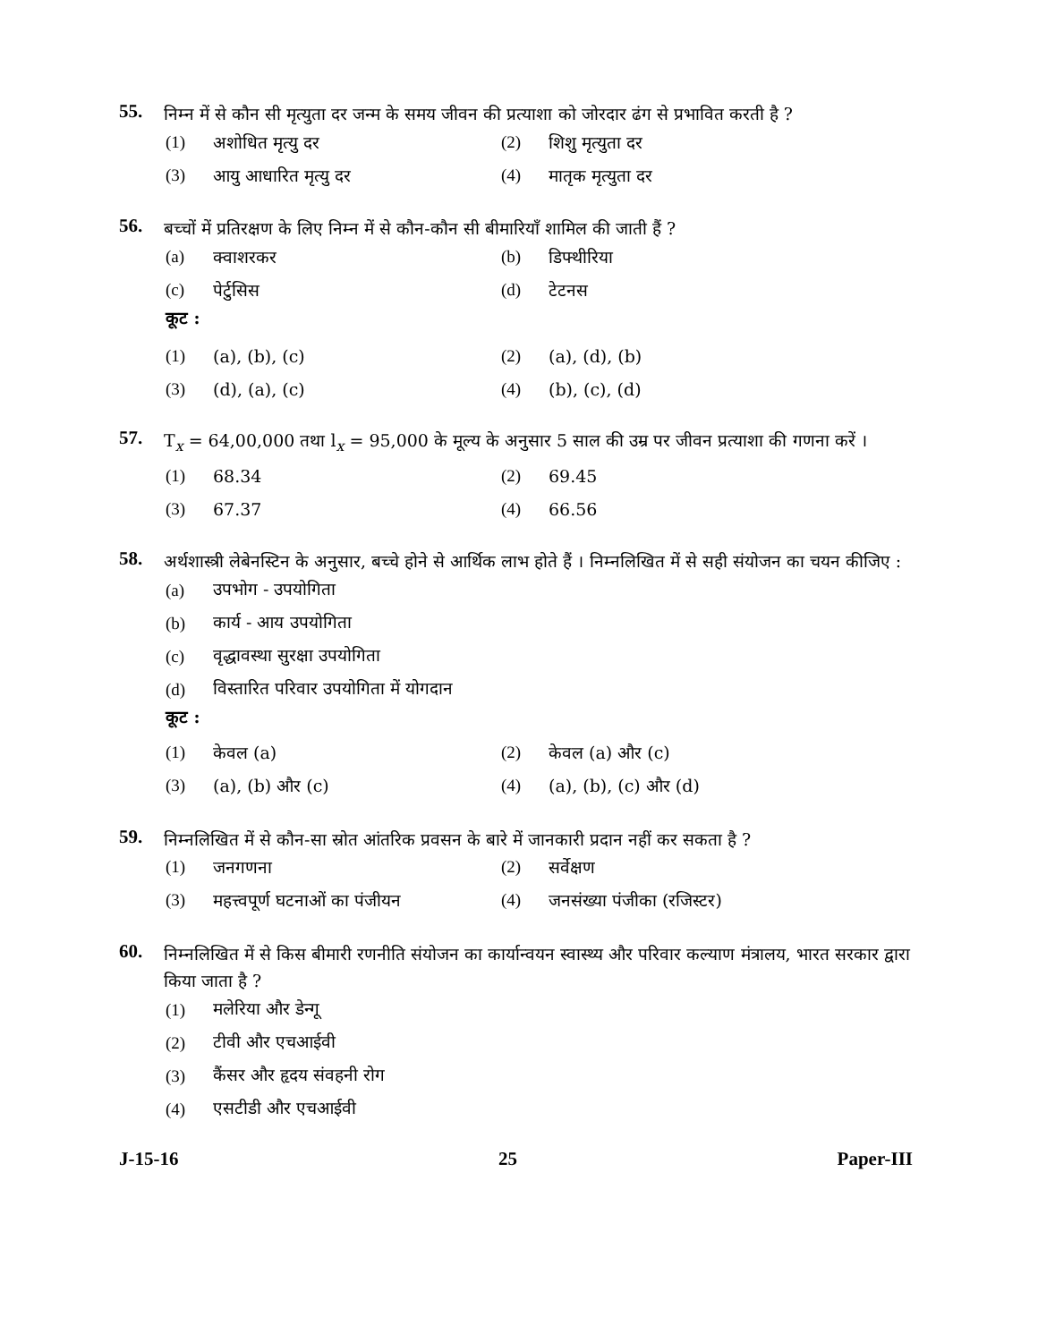55.
निम्न में से कौन सी मृत्युता दर जन्म के समय जीवन की प्रत्याशा को जोरदार ढंग से प्रभावित करती है ?
(1) अशोधित मृत्यु दर (2) शिशु मृत्युता दर
(3) आयु आधारित मृत्यु दर (4) मातृक मृत्युता दर
56.
बच्चों में प्रतिरक्षण के लिए निम्न में से कौन-कौन सी बीमारियाँ शामिल की जाती हैं ?
(a) क्वाशरकर (b) डिफ्थीरिया
(c) पेर्टुसिस (d) टेटनस
कूट :
(1) (a), (b), (c) (2) (a), (d), (b)
(3) (d), (a), (c) (4) (b), (c), (d)
57.
T<sub>x</sub> = 64,00,000 तथा l<sub>x</sub> = 95,000 के मूल्य के अनुसार 5 साल की उम्र पर जीवन प्रत्याशा की गणना करें ।
(1) 68.34 (2) 69.45
(3) 67.37 (4) 66.56
58.
अर्थशास्त्री लेबेनस्टिन के अनुसार, बच्चे होने से आर्थिक लाभ होते हैं । निम्नलिखित में से सही संयोजन का चयन कीजिए :
(a) उपभोग - उपयोगिता
(b) कार्य - आय उपयोगिता
(c) वृद्धावस्था सुरक्षा उपयोगिता
(d) विस्तारित परिवार उपयोगिता में योगदान
कूट :
(1) केवल (a) (2) केवल (a) और (c)
(3) (a), (b) और (c) (4) (a), (b), (c) और (d)
59.
निम्नलिखित में से कौन-सा स्रोत आंतरिक प्रवसन के बारे में जानकारी प्रदान नहीं कर सकता है ?
(1) जनगणना (2) सर्वेक्षण
(3) महत्त्वपूर्ण घटनाओं का पंजीयन
(4) जनसंख्या पंजीका (रजिस्टर)
60.
निम्नलिखित में से किस बीमारी रणनीति संयोजन का कार्यान्वयन स्वास्थ्य और परिवार कल्याण मंत्रालय, भारत सरकार द्वारा किया जाता है ?
(1) मलेरिया और डेन्गू
(2) टीवी और एचआईवी
(3) कैंसर और हृदय संवहनी रोग
(4) एसटीडी और एचआईवी
J-15-16 25 Paper-III